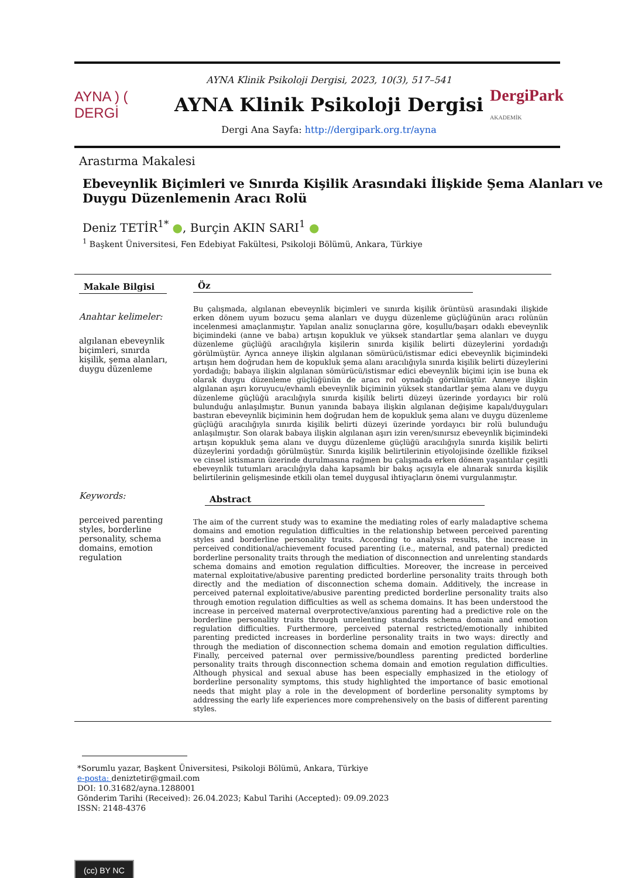AYNA ) ( DERGİ
AYNA Klinik Psikoloji Dergisi, 2023, 10(3), 517–541
AYNA Klinik Psikoloji Dergisi
Dergi Ana Sayfa: http://dergipark.org.tr/ayna
DergiPark
AKADEMİK
Arastırma Makalesi
Ebeveynlik Biçimleri ve Sınırda Kişilik Arasındaki İlişkide Şema Alanları ve Duygu Düzenlemenin Aracı Rolü
Deniz TETİR<sup>1*</sup> ●, Burçin AKIN SARI<sup>1</sup> ●
<sup>1</sup> Başkent Üniversitesi, Fen Edebiyat Fakültesi, Psikoloji Bölümü, Ankara, Türkiye
Makale Bilgisi
Anahtar kelimeler:
algılanan ebeveynlik biçimleri, sınırda kişilik, şema alanları, duygu düzenleme
Keywords:
perceived parenting styles, borderline personality, schema domains, emotion regulation
Öz
Bu çalışmada, algılanan ebeveynlik biçimleri ve sınırda kişilik örüntüsü arasındaki ilişkide erken dönem uyum bozucu şema alanları ve duygu düzenleme güçlüğünün aracı rolünün incelenmesi amaçlanmıştır. Yapılan analiz sonuçlarına göre, koşullu/başarı odaklı ebeveynlik biçimindeki (anne ve baba) artışın kopukluk ve yüksek standartlar şema alanları ve duygu düzenleme güçlüğü aracılığıyla kişilerin sınırda kişilik belirti düzeylerini yordadığı görülmüştür. Ayrıca anneye ilişkin algılanan sömürücü/istismar edici ebeveynlik biçimindeki artışın hem doğrudan hem de kopukluk şema alanı aracılığıyla sınırda kişilik belirti düzeylerini yordadığı; babaya ilişkin algılanan sömürücü/istismar edici ebeveynlik biçimi için ise buna ek olarak duygu düzenleme güçlüğünün de aracı rol oynadığı görülmüştür. Anneye ilişkin algılanan aşırı koruyucu/evhamlı ebeveynlik biçiminin yüksek standartlar şema alanı ve duygu düzenleme güçlüğü aracılığıyla sınırda kişilik belirti düzeyi üzerinde yordayıcı bir rolü bulunduğu anlaşılmıştır. Bunun yanında babaya ilişkin algılanan değişime kapalı/duyguları bastıran ebeveynlik biçiminin hem doğrudan hem de kopukluk şema alanı ve duygu düzenleme güçlüğü aracılığıyla sınırda kişilik belirti düzeyi üzerinde yordayıcı bir rolü bulunduğu anlaşılmıştır. Son olarak babaya ilişkin algılanan aşırı izin veren/sınırsız ebeveynlik biçimindeki artışın kopukluk şema alanı ve duygu düzenleme güçlüğü aracılığıyla sınırda kişilik belirti düzeylerini yordadığı görülmüştür. Sınırda kişilik belirtilerinin etiyolojisinde özellikle fiziksel ve cinsel istismarın üzerinde durulmasına rağmen bu çalışmada erken dönem yaşantılar çeşitli ebeveynlik tutumları aracılığıyla daha kapsamlı bir bakış açısıyla ele alınarak sınırda kişilik belirtilerinin gelişmesinde etkili olan temel duygusal ihtiyaçların önemi vurgulanmıştır.
Abstract
The aim of the current study was to examine the mediating roles of early maladaptive schema domains and emotion regulation difficulties in the relationship between perceived parenting styles and borderline personality traits. According to analysis results, the increase in perceived conditional/achievement focused parenting (i.e., maternal, and paternal) predicted borderline personality traits through the mediation of disconnection and unrelenting standards schema domains and emotion regulation difficulties. Moreover, the increase in perceived maternal exploitative/abusive parenting predicted borderline personality traits through both directly and the mediation of disconnection schema domain. Additively, the increase in perceived paternal exploitative/abusive parenting predicted borderline personality traits also through emotion regulation difficulties as well as schema domains. It has been understood the increase in perceived maternal overprotective/anxious parenting had a predictive role on the borderline personality traits through unrelenting standards schema domain and emotion regulation difficulties. Furthermore, perceived paternal restricted/emotionally inhibited parenting predicted increases in borderline personality traits in two ways: directly and through the mediation of disconnection schema domain and emotion regulation difficulties. Finally, perceived paternal over permissive/boundless parenting predicted borderline personality traits through disconnection schema domain and emotion regulation difficulties. Although physical and sexual abuse has been especially emphasized in the etiology of borderline personality symptoms, this study highlighted the importance of basic emotional needs that might play a role in the development of borderline personality symptoms by addressing the early life experiences more comprehensively on the basis of different parenting styles.
*Sorumlu yazar, Başkent Üniversitesi, Psikoloji Bölümü, Ankara, Türkiye
e-posta: deniztetir@gmail.com
DOI: 10.31682/ayna.1288001
Gönderim Tarihi (Received): 26.04.2023; Kabul Tarihi (Accepted): 09.09.2023
ISSN: 2148-4376
(cc) BY NC